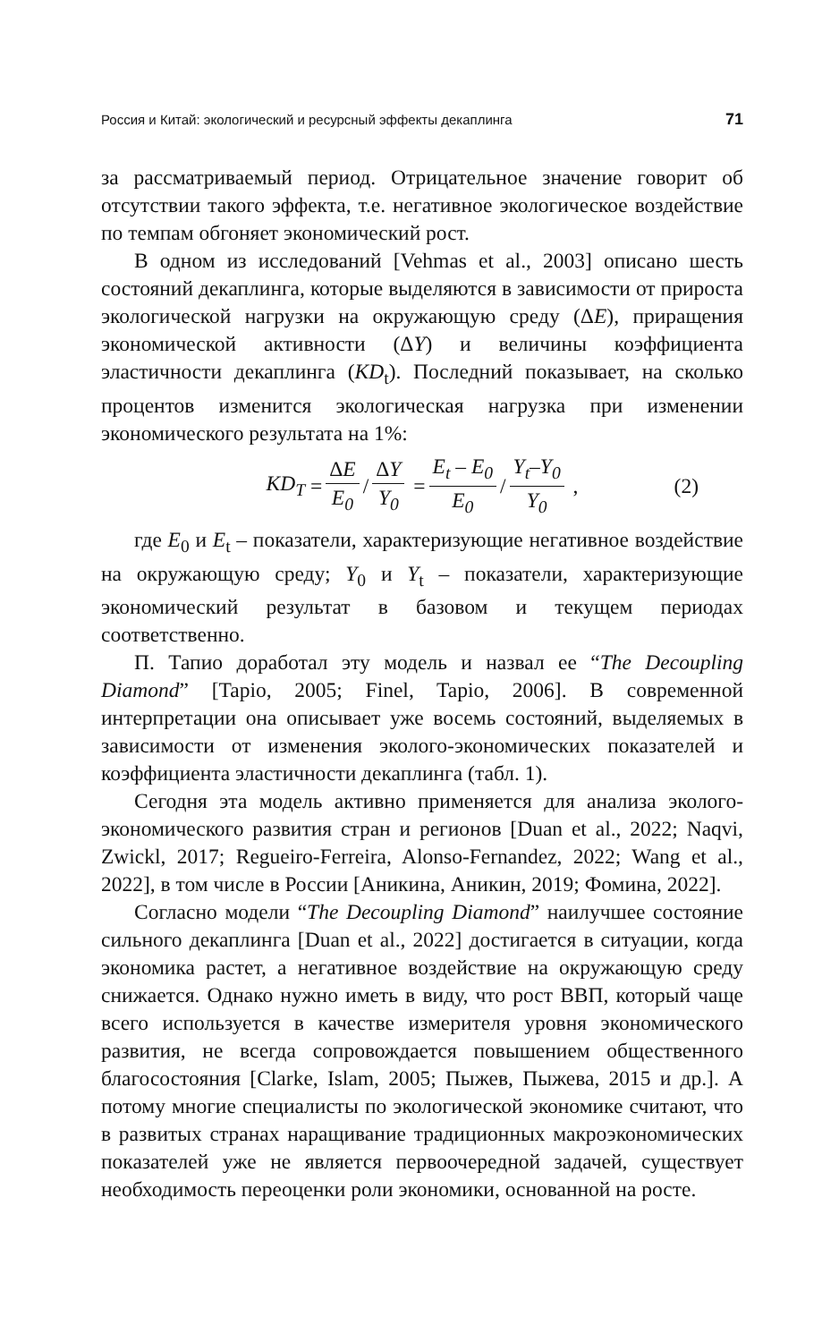Россия и Китай: экологический и ресурсный эффекты декаплинга 71
за рассматриваемый период. Отрицательное значение говорит об отсутствии такого эффекта, т.е. негативное экологическое воздействие по темпам обгоняет экономический рост.
В одном из исследований [Vehmas et al., 2003] описано шесть состояний декаплинга, которые выделяются в зависимости от прироста экологической нагрузки на окружающую среду (ΔE), приращения экономической активности (ΔY) и величины коэффициента эластичности декаплинга (KD<sub>t</sub>). Последний показывает, на сколько процентов изменится экологическая нагрузка при изменении экономического результата на 1%:
KD<sub>T</sub> = ΔE E<sub>0</sub> / ΔY Y<sub>0</sub> = E<sub>t</sub> – E<sub>0</sub> E<sub>0</sub> / Y<sub>t</sub>–Y<sub>0</sub> Y<sub>0</sub> , (2)
где E<sub>0</sub> и E<sub>t</sub> – показатели, характеризующие негативное воздействие на окружающую среду; Y<sub>0</sub> и Y<sub>t</sub> – показатели, характеризующие экономический результат в базовом и текущем периодах соответственно.
П. Тапио доработал эту модель и назвал ее “The Decoupling Diamond” [Tapio, 2005; Finel, Tapio, 2006]. В современной интерпретации она описывает уже восемь состояний, выделяемых в зависимости от изменения эколого-экономических показателей и коэффициента эластичности декаплинга (табл. 1).
Сегодня эта модель активно применяется для анализа эколого-экономического развития стран и регионов [Duan et al., 2022; Naqvi, Zwickl, 2017; Regueiro-Ferreira, Alonso-Fernandez, 2022; Wang et al., 2022], в том числе в России [Аникина, Аникин, 2019; Фомина, 2022].
Согласно модели “The Decoupling Diamond” наилучшее состояние сильного декаплинга [Duan et al., 2022] достигается в ситуации, когда экономика растет, а негативное воздействие на окружающую среду снижается. Однако нужно иметь в виду, что рост ВВП, который чаще всего используется в качестве измерителя уровня экономического развития, не всегда сопровождается повышением общественного благосостояния [Clarke, Islam, 2005; Пыжев, Пыжева, 2015 и др.]. А потому многие специалисты по экологической экономике считают, что в развитых странах наращивание традиционных макроэкономических показателей уже не является первоочередной задачей, существует необходимость переоценки роли экономики, основанной на росте.